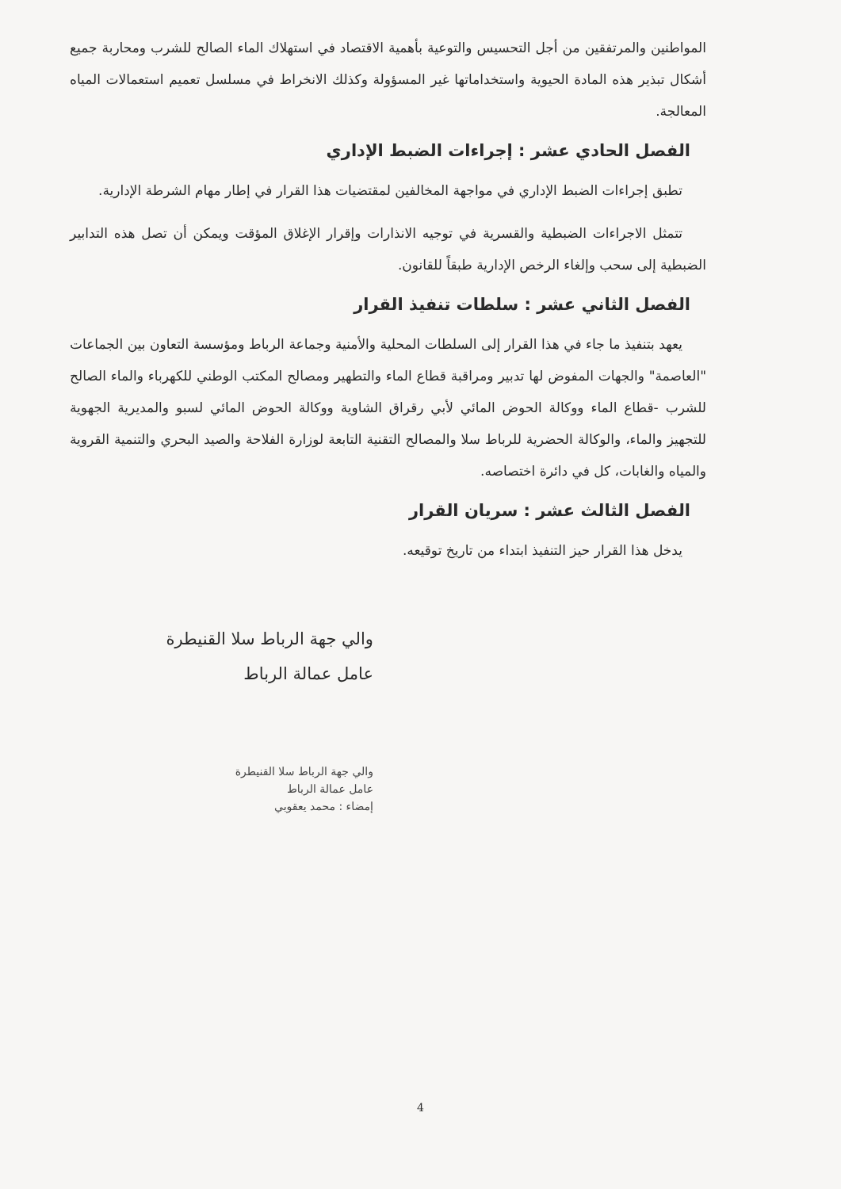المواطنين والمرتفقين من أجل التحسيس والتوعية بأهمية الاقتصاد في استهلاك الماء الصالح للشرب ومحاربة جميع أشكال تبذير هذه المادة الحيوية واستخداماتها غير المسؤولة وكذلك الانخراط في مسلسل تعميم استعمالات المياه المعالجة.
الفصل الحادي عشر : إجراءات الضبط الإداري
تطبق إجراءات الضبط الإداري في مواجهة المخالفين لمقتضيات هذا القرار في إطار مهام الشرطة الإدارية.
تتمثل الاجراءات الضبطية والقسرية في توجيه الانذارات وإقرار الإغلاق المؤقت ويمكن أن تصل هذه التدابير الضبطية إلى سحب وإلغاء الرخص الإدارية طبقاً للقانون.
الفصل الثاني عشر : سلطات تنفيذ القرار
يعهد بتنفيذ ما جاء في هذا القرار إلى السلطات المحلية والأمنية وجماعة الرباط ومؤسسة التعاون بين الجماعات "العاصمة" والجهات المفوض لها تدبير ومراقبة قطاع الماء والتطهير ومصالح المكتب الوطني للكهرباء والماء الصالح للشرب -قطاع الماء ووكالة الحوض المائي لأبي رقراق الشاوية ووكالة الحوض المائي لسبو والمديرية الجهوية للتجهيز والماء، والوكالة الحضرية للرباط سلا والمصالح التقنية التابعة لوزارة الفلاحة والصيد البحري والتنمية القروية والمياه والغابات، كل في دائرة اختصاصه.
الفصل الثالث عشر : سريان القرار
يدخل هذا القرار حيز التنفيذ ابتداء من تاريخ توقيعه.
والي جهة الرباط سلا القنيطرة
عامل عمالة الرباط
والي جهة الرباط سلا القنيطرة
عامل عمالة الرباط
إمضاء : محمد يعقوبي
4